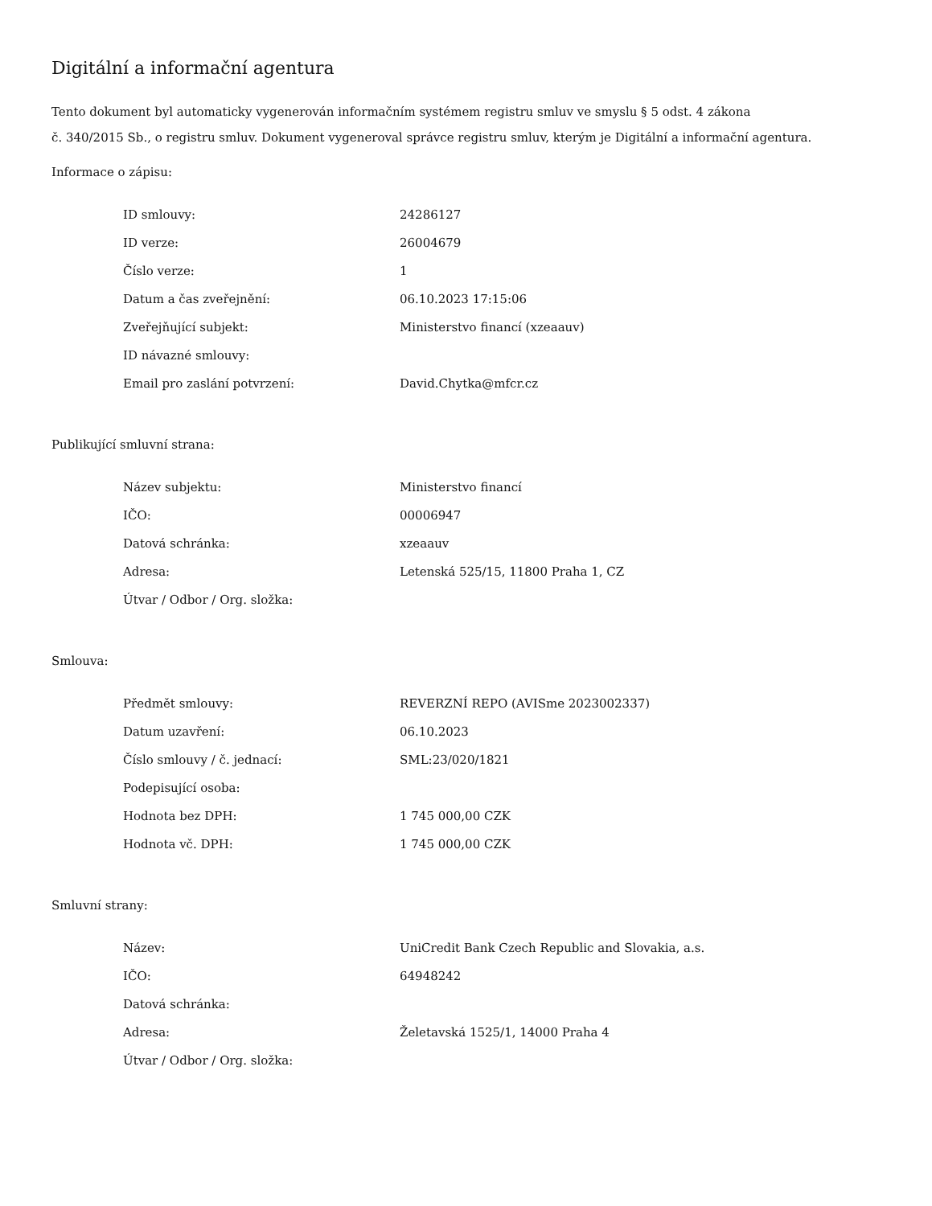Digitální a informační agentura
Tento dokument byl automaticky vygenerován informačním systémem registru smluv ve smyslu § 5 odst. 4 zákona
č. 340/2015 Sb., o registru smluv. Dokument vygeneroval správce registru smluv, kterým je Digitální a informační agentura.
Informace o zápisu:
| ID smlouvy: | 24286127 |
| ID verze: | 26004679 |
| Číslo verze: | 1 |
| Datum a čas zveřejnění: | 06.10.2023 17:15:06 |
| Zveřejňující subjekt: | Ministerstvo financí (xzeaauv) |
| ID návazné smlouvy: | |
| Email pro zaslání potvrzení: | David.Chytka@mfcr.cz |
Publikující smluvní strana:
| Název subjektu: | Ministerstvo financí |
| IČO: | 00006947 |
| Datová schránka: | xzeaauv |
| Adresa: | Letenská 525/15, 11800 Praha 1, CZ |
| Útvar / Odbor / Org. složka: | |
Smlouva:
| Předmět smlouvy: | REVERZNÍ REPO (AVISme 2023002337) |
| Datum uzavření: | 06.10.2023 |
| Číslo smlouvy / č. jednací: | SML:23/020/1821 |
| Podepisující osoba: | |
| Hodnota bez DPH: | 1 745 000,00 CZK |
| Hodnota vč. DPH: | 1 745 000,00 CZK |
Smluvní strany:
| Název: | UniCredit Bank Czech Republic and Slovakia, a.s. |
| IČO: | 64948242 |
| Datová schránka: | |
| Adresa: | Želetavská 1525/1, 14000 Praha 4 |
| Útvar / Odbor / Org. složka: | |